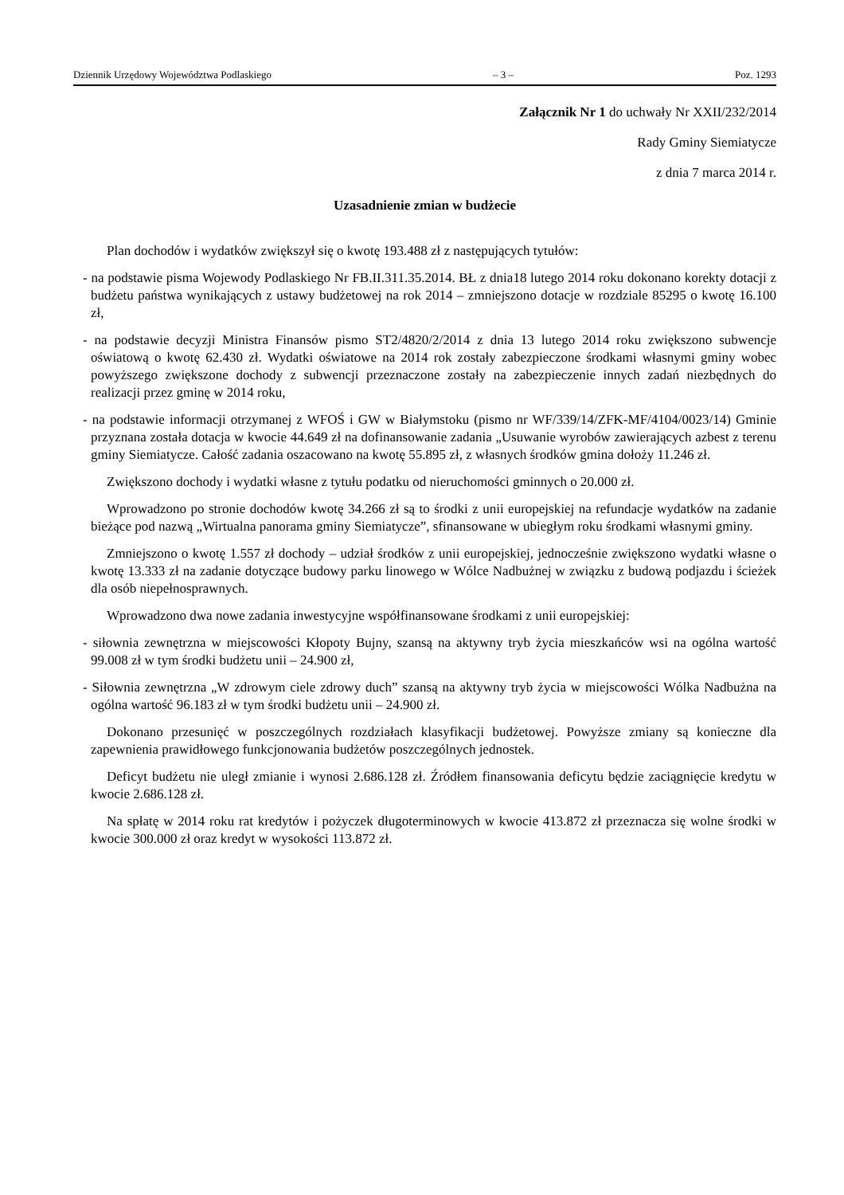Dziennik Urzędowy Województwa Podlaskiego – 3 – Poz. 1293
Załącznik Nr 1 do uchwały Nr XXII/232/2014
Rady Gminy Siemiatycze
z dnia 7 marca 2014 r.
Uzasadnienie zmian w budżecie
Plan dochodów i wydatków zwiększył się o kwotę 193.488 zł z następujących tytułów:
- na podstawie pisma Wojewody Podlaskiego Nr FB.II.311.35.2014. BŁ z dnia18 lutego 2014 roku dokonano korekty dotacji z budżetu państwa wynikających z ustawy budżetowej na rok 2014 – zmniejszono dotacje w rozdziale 85295 o kwotę 16.100 zł,
- na podstawie decyzji Ministra Finansów pismo ST2/4820/2/2014 z dnia 13 lutego 2014 roku zwiększono subwencje oświatową o kwotę 62.430 zł. Wydatki oświatowe na 2014 rok zostały zabezpieczone środkami własnymi gminy wobec powyższego zwiększone dochody z subwencji przeznaczone zostały na zabezpieczenie innych zadań niezbędnych do realizacji przez gminę w 2014 roku,
- na podstawie informacji otrzymanej z WFOŚ i GW w Białymstoku (pismo nr WF/339/14/ZFK-MF/4104/0023/14) Gminie przyznana została dotacja w kwocie 44.649 zł na dofinansowanie zadania „Usuwanie wyrobów zawierających azbest z terenu gminy Siemiatycze. Całość zadania oszacowano na kwotę 55.895 zł, z własnych środków gmina dołoży 11.246 zł.
Zwiększono dochody i wydatki własne z tytułu podatku od nieruchomości gminnych o 20.000 zł.
Wprowadzono po stronie dochodów kwotę 34.266 zł są to środki z unii europejskiej na refundacje wydatków na zadanie bieżące pod nazwą „Wirtualna panorama gminy Siemiatycze”, sfinansowane w ubiegłym roku środkami własnymi gminy.
Zmniejszono o kwotę 1.557 zł dochody – udział środków z unii europejskiej, jednocześnie zwiększono wydatki własne o kwotę 13.333 zł na zadanie dotyczące budowy parku linowego w Wólce Nadbużnej w związku z budową podjazdu i ścieżek dla osób niepełnosprawnych.
Wprowadzono dwa nowe zadania inwestycyjne współfinansowane środkami z unii europejskiej:
- siłownia zewnętrzna w miejscowości Kłopoty Bujny, szansą na aktywny tryb życia mieszkańców wsi na ogólna wartość 99.008 zł w tym środki budżetu unii – 24.900 zł,
- Siłownia zewnętrzna „W zdrowym ciele zdrowy duch” szansą na aktywny tryb życia w miejscowości Wólka Nadbużna na ogólna wartość 96.183 zł w tym środki budżetu unii – 24.900 zł.
Dokonano przesunięć w poszczególnych rozdziałach klasyfikacji budżetowej. Powyższe zmiany są konieczne dla zapewnienia prawidłowego funkcjonowania budżetów poszczególnych jednostek.
Deficyt budżetu nie uległ zmianie i wynosi 2.686.128 zł. Źródłem finansowania deficytu będzie zaciągnięcie kredytu w kwocie 2.686.128 zł.
Na spłatę w 2014 roku rat kredytów i pożyczek długoterminowych w kwocie 413.872 zł przeznacza się wolne środki w kwocie 300.000 zł oraz kredyt w wysokości 113.872 zł.